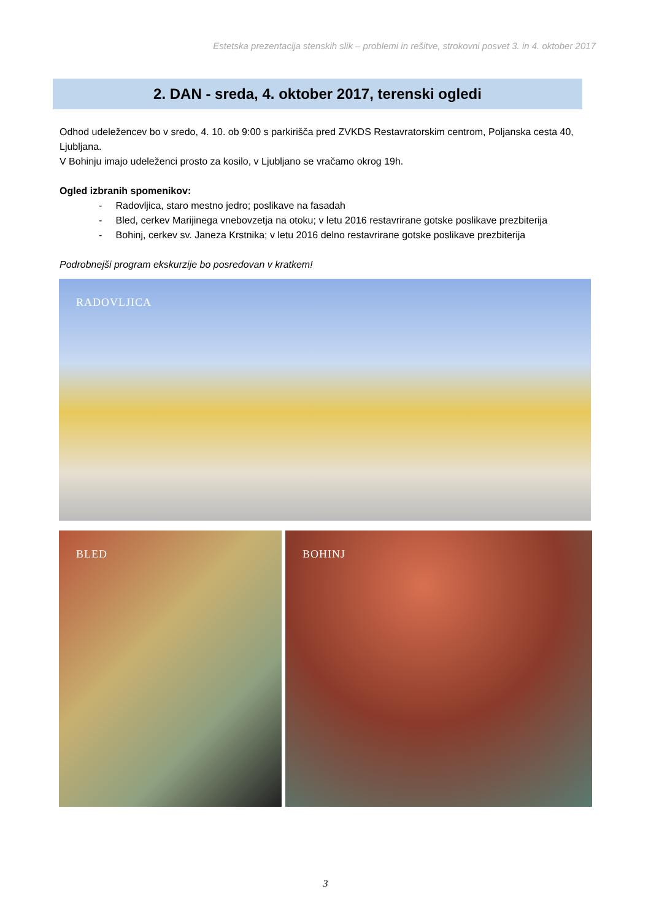Estetska prezentacija stenskih slik – problemi in rešitve, strokovni posvet 3. in 4. oktober 2017
2. DAN - sreda, 4. oktober 2017, terenski ogledi
Odhod udeležencev bo v sredo, 4. 10. ob 9:00 s parkirišča pred ZVKDS Restavratorskim centrom, Poljanska cesta 40, Ljubljana.
V Bohinju imajo udeleženci prosto za kosilo, v Ljubljano se vračamo okrog 19h.
Ogled izbranih spomenikov:
- Radovljica, staro mestno jedro; poslikave na fasadah
- Bled, cerkev Marijinega vnebovzetja na otoku; v letu 2016 restavrirane gotske poslikave prezbiterija
- Bohinj, cerkev sv. Janeza Krstnika; v letu 2016 delno restavrirane gotske poslikave prezbiterija
Podrobnejši program ekskurzije bo posredovan v kratkem!
RADOVLJICA
BLED BOHINJ
3